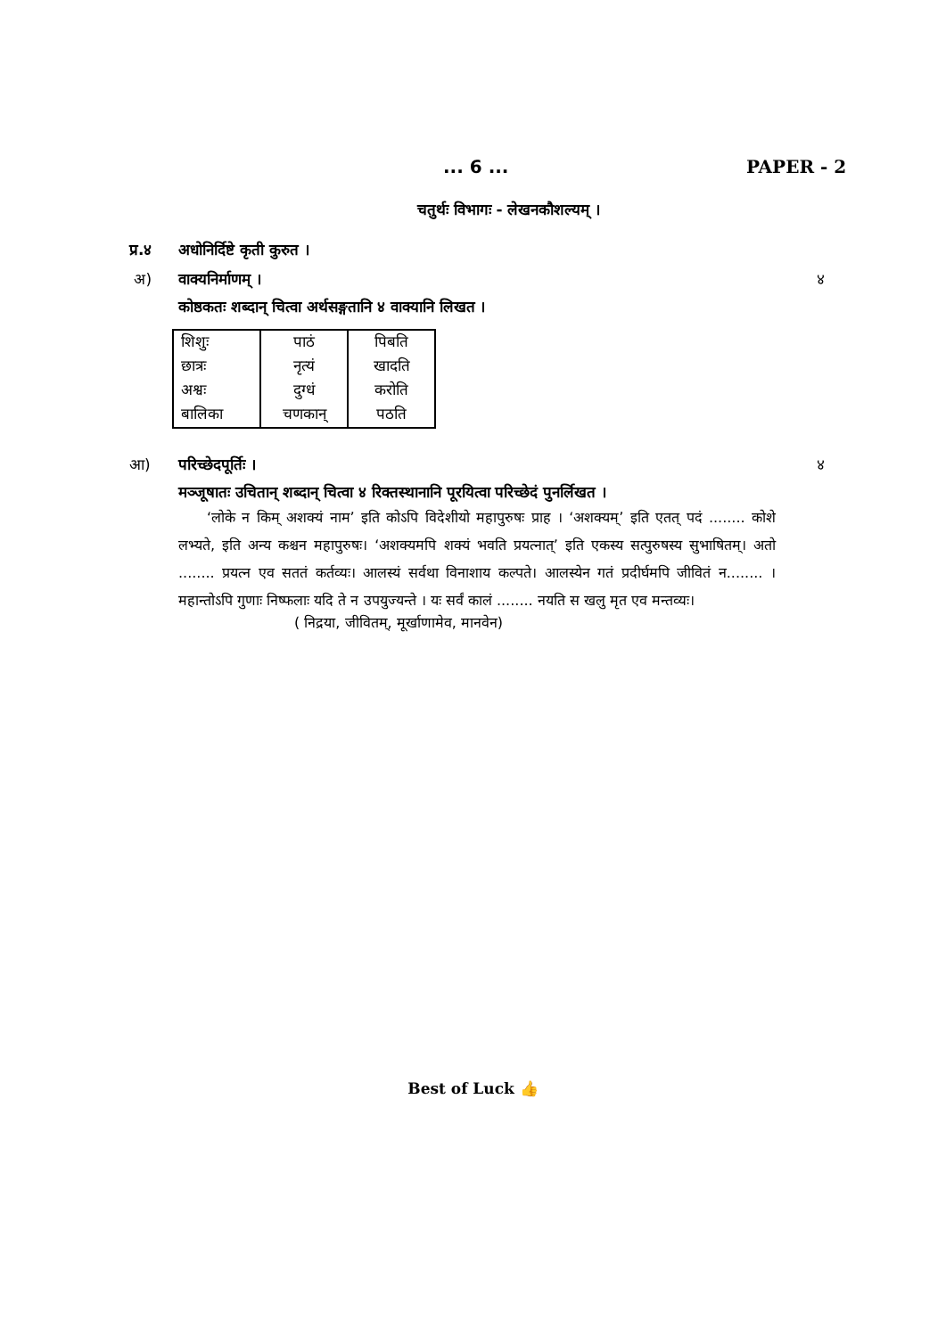... 6 ... PAPER - 2
चतुर्थः विभागः - लेखनकौशल्यम् ।
प्र.४ अधोनिर्दिष्टे कृती कुरुत ।
अ) वाक्यनिर्माणम् । ४
कोष्ठकतः शब्दान् चित्वा अर्थसङ्गतानि ४ वाक्यानि लिखत ।
| शिशुः | पाठं | पिबति |
| छात्रः | नृत्यं | खादति |
| अश्वः | दुग्धं | करोति |
| बालिका | चणकान् | पठति |
आ) परिच्छेदपूर्तिः । ४
मञ्जूषातः उचितान् शब्दान् चित्वा ४ रिक्तस्थानानि पूरयित्वा परिच्छेदं पुनर्लिखत ।
  ‘लोके न किम् अशक्यं नाम’ इति कोऽपि विदेशीयो महापुरुषः प्राह । ‘अशक्यम्’ इति एतत् पदं ........ कोशे लभ्यते, इति अन्य कश्चन महापुरुषः। ‘अशक्यमपि शक्यं भवति प्रयत्नात्’ इति एकस्य सत्पुरुषस्य सुभाषितम्। अतो ........ प्रयत्न एव सततं कर्तव्यः। आलस्यं सर्वथा विनाशाय कल्पते। आलस्येन गतं प्रदीर्घमपि जीवितं न........ । महान्तोऽपि गुणाः निष्फलाः यदि ते न उपयुज्यन्ते । यः सर्वं कालं ........ नयति स खलु मृत एव मन्तव्यः।
( निद्रया, जीवितम्, मूर्खाणामेव, मानवेन)
Best of Luck 👍